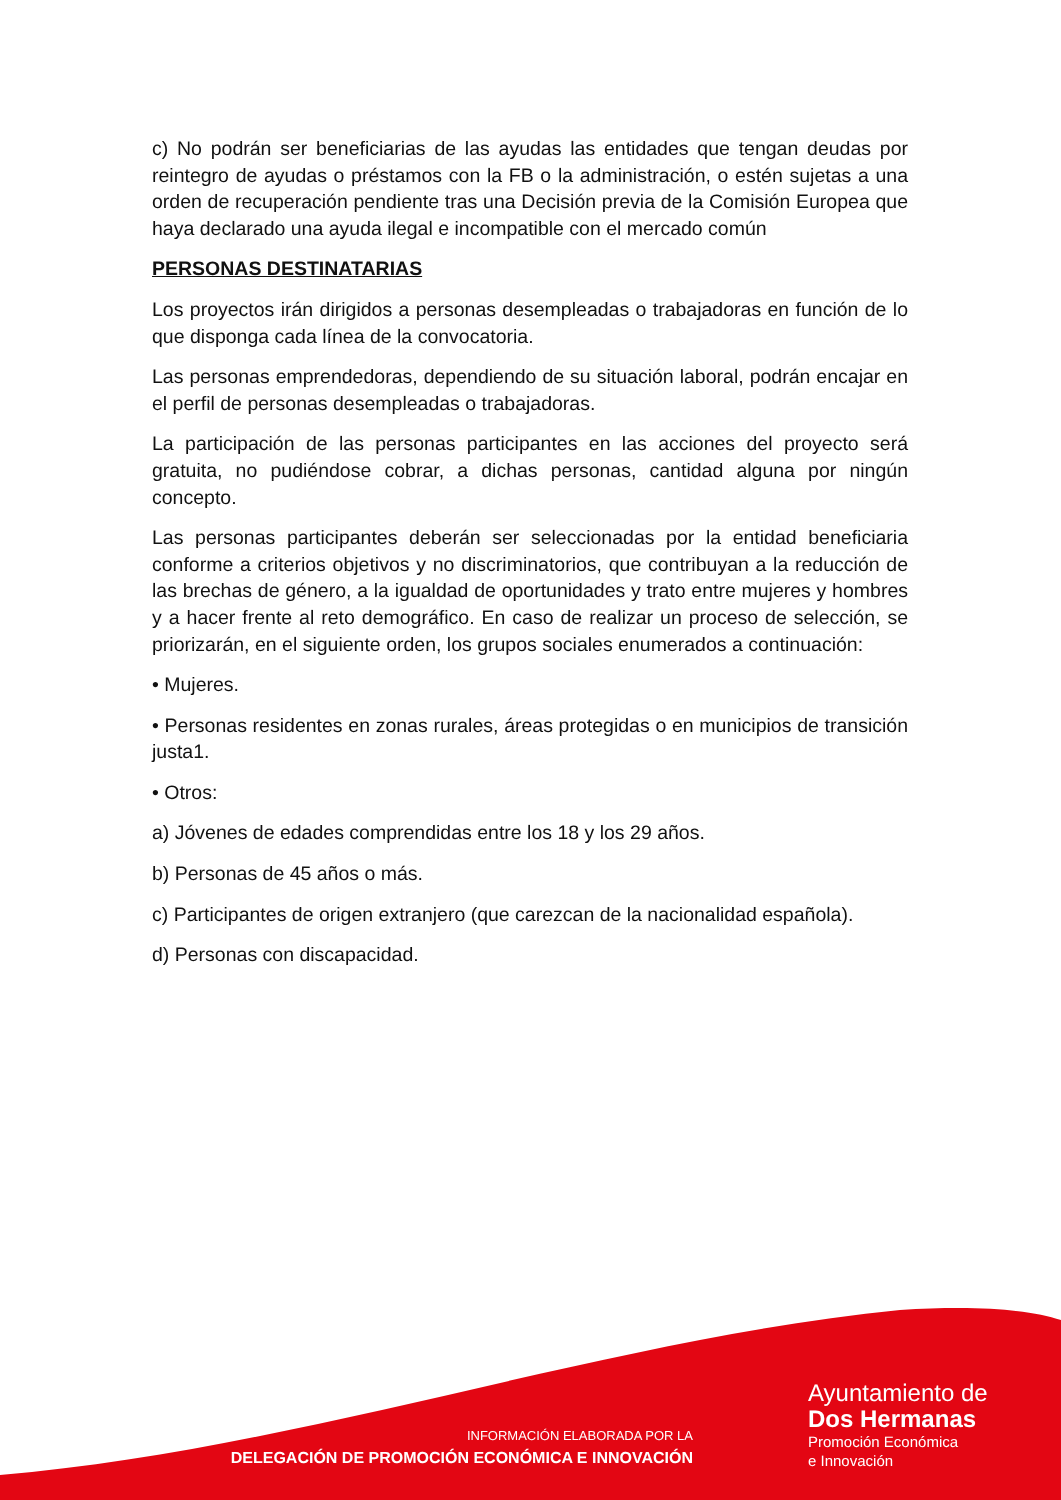c) No podrán ser beneficiarias de las ayudas las entidades que tengan deudas por reintegro de ayudas o préstamos con la FB o la administración, o estén sujetas a una orden de recuperación pendiente tras una Decisión previa de la Comisión Europea que haya declarado una ayuda ilegal e incompatible con el mercado común
PERSONAS DESTINATARIAS
Los proyectos irán dirigidos a personas desempleadas o trabajadoras en función de lo que disponga cada línea de la convocatoria.
Las personas emprendedoras, dependiendo de su situación laboral, podrán encajar en el perfil de personas desempleadas o trabajadoras.
La participación de las personas participantes en las acciones del proyecto será gratuita, no pudiéndose cobrar, a dichas personas, cantidad alguna por ningún concepto.
Las personas participantes deberán ser seleccionadas por la entidad beneficiaria conforme a criterios objetivos y no discriminatorios, que contribuyan a la reducción de las brechas de género, a la igualdad de oportunidades y trato entre mujeres y hombres y a hacer frente al reto demográfico. En caso de realizar un proceso de selección, se priorizarán, en el siguiente orden, los grupos sociales enumerados a continuación:
• Mujeres.
• Personas residentes en zonas rurales, áreas protegidas o en municipios de transición justa1.
• Otros:
a) Jóvenes de edades comprendidas entre los 18 y los 29 años.
b) Personas de 45 años o más.
c) Participantes de origen extranjero (que carezcan de la nacionalidad española).
d) Personas con discapacidad.
INFORMACIÓN ELABORADA POR LA
DELEGACIÓN DE PROMOCIÓN ECONÓMICA E INNOVACIÓN
Ayuntamiento de
Dos Hermanas
Promoción Económica
e Innovación